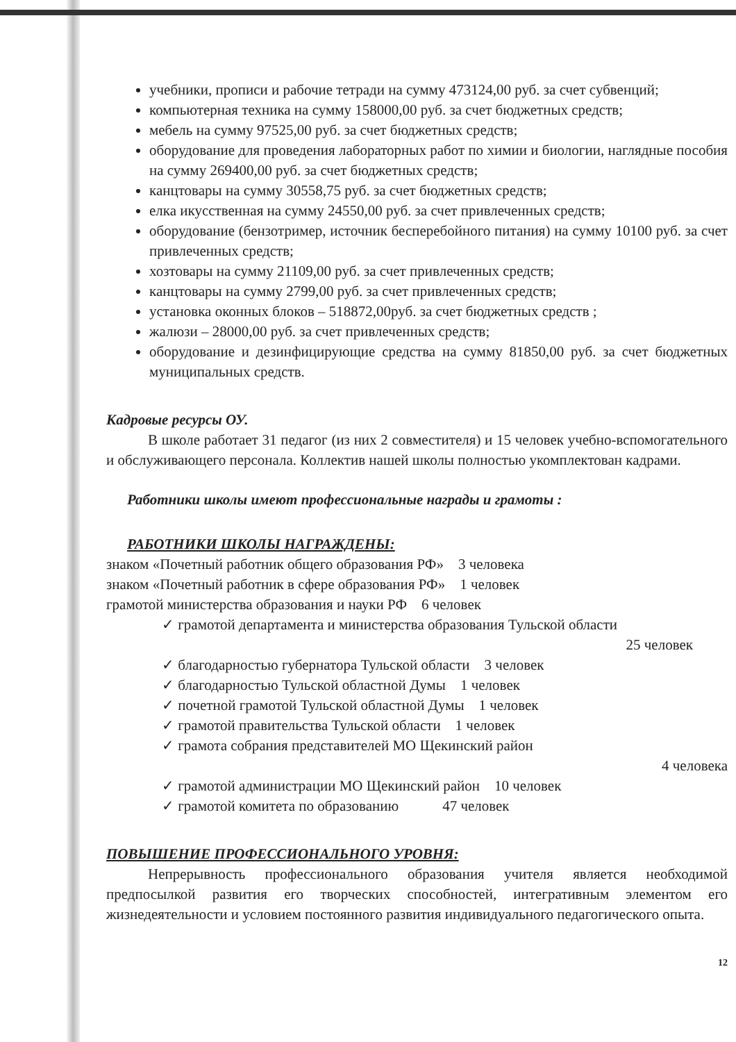учебники, прописи и рабочие тетради на сумму 473124,00 руб. за счет субвенций;
компьютерная техника на сумму 158000,00 руб. за счет бюджетных средств;
мебель на сумму 97525,00 руб. за счет бюджетных средств;
оборудование для проведения лабораторных работ по химии и биологии, наглядные пособия на сумму 269400,00 руб. за счет бюджетных средств;
канцтовары на сумму 30558,75 руб. за счет бюджетных средств;
елка икусственная на сумму 24550,00 руб. за счет привлеченных средств;
оборудование (бензотример, источник бесперебойного питания) на сумму 10100 руб. за счет привлеченных средств;
хозтовары на сумму 21109,00 руб. за счет привлеченных средств;
канцтовары на сумму 2799,00 руб. за счет привлеченных средств;
установка оконных блоков – 518872,00руб. за счет бюджетных средств ;
жалюзи – 28000,00 руб. за счет привлеченных средств;
оборудование и дезинфицирующие средства на сумму 81850,00 руб. за счет бюджетных муниципальных средств.
Кадровые ресурсы ОУ.
В школе работает 31 педагог (из них 2 совместителя) и 15 человек учебно-вспомогательного и обслуживающего персонала. Коллектив нашей школы полностью укомплектован кадрами.
Работники школы имеют профессиональные награды и грамоты :
РАБОТНИКИ ШКОЛЫ НАГРАЖДЕНЫ:
знаком «Почетный работник общего образования РФ» 3 человека
знаком «Почетный работник в сфере образования РФ» 1 человек
грамотой министерства образования и науки РФ 6 человек
✓ грамотой департамента и министерства образования Тульской области
25 человек
✓ благодарностью губернатора Тульской области 3 человек
✓ благодарностью Тульской областной Думы 1 человек
✓ почетной грамотой Тульской областной Думы 1 человек
✓ грамотой правительства Тульской области 1 человек
✓ грамота собрания представителей МО Щекинский район
4 человека
✓ грамотой администрации МО Щекинский район 10 человек
✓ грамотой комитета по образованию 47 человек
ПОВЫШЕНИЕ ПРОФЕССИОНАЛЬНОГО УРОВНЯ:
Непрерывность профессионального образования учителя является необходимой предпосылкой развития его творческих способностей, интегративным элементом его жизнедеятельности и условием постоянного развития индивидуального педагогического опыта.
12